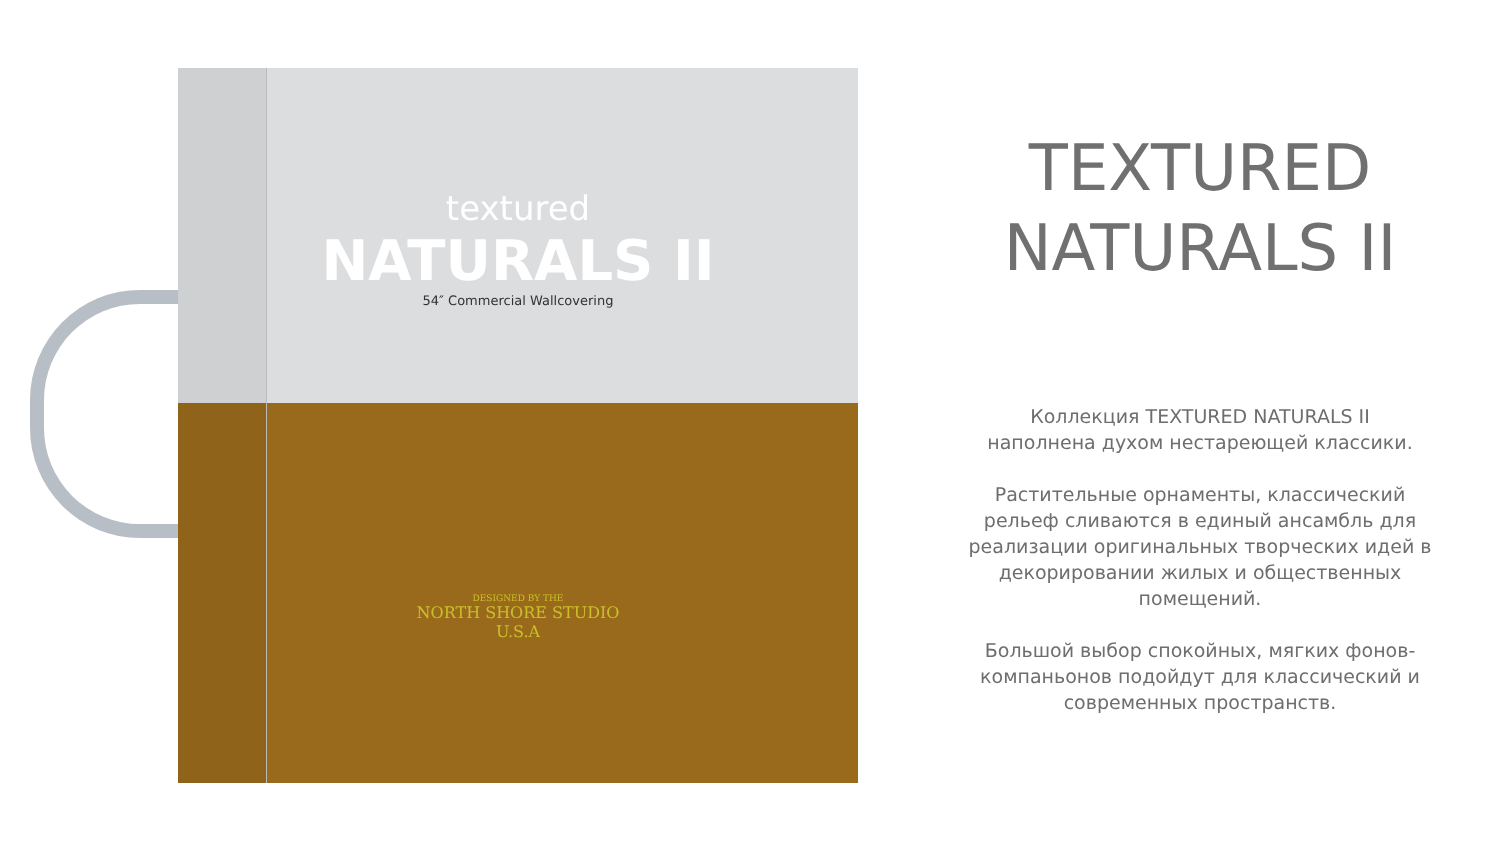textured
NATURALS II
54″ Commercial Wallcovering
DESIGNED BY THE
NORTH SHORE STUDIO
U.S.A
TEXTURED
NATURALS II
Коллекция TEXTURED NATURALS II
наполнена духом нестареющей классики.
Растительные орнаменты, классический
рельеф сливаются в единый ансамбль для
реализации оригинальных творческих идей в
декорировании жилых и общественных
помещений.
Большой выбор спокойных, мягких фонов-
компаньонов подойдут для классический и
современных пространств.